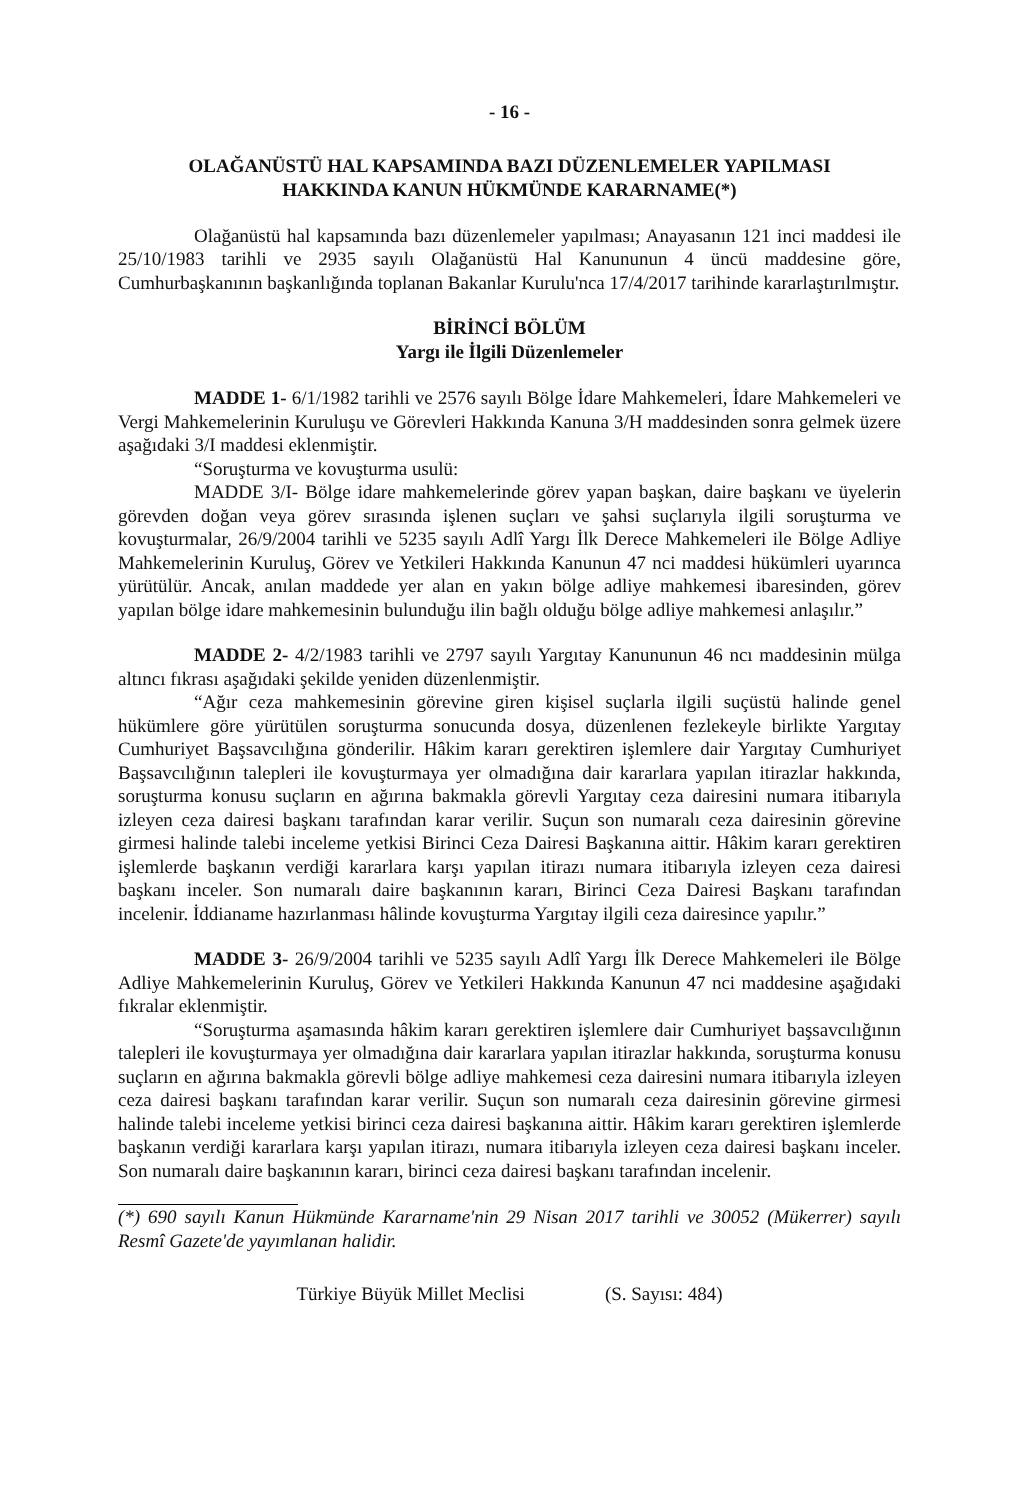- 16 -
OLAĞANÜSTÜ HAL KAPSAMINDA BAZI DÜZENLEMELER YAPILMASI
HAKKINDA KANUN HÜKMÜNDE KARARNAME(*)
Olağanüstü hal kapsamında bazı düzenlemeler yapılması; Anayasanın 121 inci maddesi ile 25/10/1983 tarihli ve 2935 sayılı Olağanüstü Hal Kanununun 4 üncü maddesine göre, Cumhurbaşkanının başkanlığında toplanan Bakanlar Kurulu'nca 17/4/2017 tarihinde kararlaştırılmıştır.
BİRİNCİ BÖLÜM
Yargı ile İlgili Düzenlemeler
MADDE 1- 6/1/1982 tarihli ve 2576 sayılı Bölge İdare Mahkemeleri, İdare Mahkemeleri ve Vergi Mahkemelerinin Kuruluşu ve Görevleri Hakkında Kanuna 3/H maddesinden sonra gelmek üzere aşağıdaki 3/I maddesi eklenmiştir.
“Soruşturma ve kovuşturma usulü:
MADDE 3/I- Bölge idare mahkemelerinde görev yapan başkan, daire başkanı ve üyelerin görevden doğan veya görev sırasında işlenen suçları ve şahsi suçlarıyla ilgili soruşturma ve kovuşturmalar, 26/9/2004 tarihli ve 5235 sayılı Adlî Yargı İlk Derece Mahkemeleri ile Bölge Adliye Mahkemelerinin Kuruluş, Görev ve Yetkileri Hakkında Kanunun 47 nci maddesi hükümleri uyarınca yürütülür. Ancak, anılan maddede yer alan en yakın bölge adliye mahkemesi ibaresinden, görev yapılan bölge idare mahkemesinin bulunduğu ilin bağlı olduğu bölge adliye mahkemesi anlaşılır.”
MADDE 2- 4/2/1983 tarihli ve 2797 sayılı Yargıtay Kanununun 46 ncı maddesinin mülga altıncı fıkrası aşağıdaki şekilde yeniden düzenlenmiştir.
“Ağır ceza mahkemesinin görevine giren kişisel suçlarla ilgili suçüstü halinde genel hükümlere göre yürütülen soruşturma sonucunda dosya, düzenlenen fezlekeyle birlikte Yargıtay Cumhuriyet Başsavcılığına gönderilir. Hâkim kararı gerektiren işlemlere dair Yargıtay Cumhuriyet Başsavcılığının talepleri ile kovuşturmaya yer olmadığına dair kararlara yapılan itirazlar hakkında, soruşturma konusu suçların en ağırına bakmakla görevli Yargıtay ceza dairesini numara itibarıyla izleyen ceza dairesi başkanı tarafından karar verilir. Suçun son numaralı ceza dairesinin görevine girmesi halinde talebi inceleme yetkisi Birinci Ceza Dairesi Başkanına aittir. Hâkim kararı gerektiren işlemlerde başkanın verdiği kararlara karşı yapılan itirazı numara itibarıyla izleyen ceza dairesi başkanı inceler. Son numaralı daire başkanının kararı, Birinci Ceza Dairesi Başkanı tarafından incelenir. İddianame hazırlanması hâlinde kovuşturma Yargıtay ilgili ceza dairesince yapılır.”
MADDE 3- 26/9/2004 tarihli ve 5235 sayılı Adlî Yargı İlk Derece Mahkemeleri ile Bölge Adliye Mahkemelerinin Kuruluş, Görev ve Yetkileri Hakkında Kanunun 47 nci maddesine aşağıdaki fıkralar eklenmiştir.
“Soruşturma aşamasında hâkim kararı gerektiren işlemlere dair Cumhuriyet başsavcılığının talepleri ile kovuşturmaya yer olmadığına dair kararlara yapılan itirazlar hakkında, soruşturma konusu suçların en ağırına bakmakla görevli bölge adliye mahkemesi ceza dairesini numara itibarıyla izleyen ceza dairesi başkanı tarafından karar verilir. Suçun son numaralı ceza dairesinin görevine girmesi halinde talebi inceleme yetkisi birinci ceza dairesi başkanına aittir. Hâkim kararı gerektiren işlemlerde başkanın verdiği kararlara karşı yapılan itirazı, numara itibarıyla izleyen ceza dairesi başkanı inceler. Son numaralı daire başkanının kararı, birinci ceza dairesi başkanı tarafından incelenir.
(*) 690 sayılı Kanun Hükmünde Kararname'nin 29 Nisan 2017 tarihli ve 30052 (Mükerrer) sayılı Resmî Gazete'de yayımlanan halidir.
Türkiye Büyük Millet Meclisi (S. Sayısı: 484)